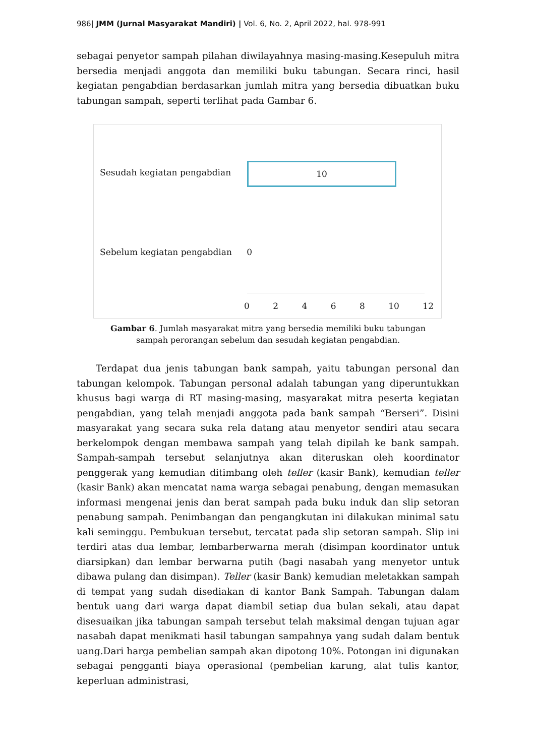986| JMM (Jurnal Masyarakat Mandiri) | Vol. 6, No. 2, April 2022, hal. 978-991
sebagai penyetor sampah pilahan diwilayahnya masing-masing.Kesepuluh mitra bersedia menjadi anggota dan memiliki buku tabungan. Secara rinci, hasil kegiatan pengabdian berdasarkan jumlah mitra yang bersedia dibuatkan buku tabungan sampah, seperti terlihat pada Gambar 6.
Sesudah kegiatan pengabdian
10
Sebelum kegiatan pengabdian 0
0 2 4 6 8 10 12
Gambar 6. Jumlah masyarakat mitra yang bersedia memiliki buku tabungan
sampah perorangan sebelum dan sesudah kegiatan pengabdian.
Terdapat dua jenis tabungan bank sampah, yaitu tabungan personal dan tabungan kelompok. Tabungan personal adalah tabungan yang diperuntukkan khusus bagi warga di RT masing-masing, masyarakat mitra peserta kegiatan pengabdian, yang telah menjadi anggota pada bank sampah “Berseri”. Disini masyarakat yang secara suka rela datang atau menyetor sendiri atau secara berkelompok dengan membawa sampah yang telah dipilah ke bank sampah. Sampah-sampah tersebut selanjutnya akan diteruskan oleh koordinator penggerak yang kemudian ditimbang oleh teller (kasir Bank), kemudian teller (kasir Bank) akan mencatat nama warga sebagai penabung, dengan memasukan informasi mengenai jenis dan berat sampah pada buku induk dan slip setoran penabung sampah. Penimbangan dan pengangkutan ini dilakukan minimal satu kali seminggu. Pembukuan tersebut, tercatat pada slip setoran sampah. Slip ini terdiri atas dua lembar, lembarberwarna merah (disimpan koordinator untuk diarsipkan) dan lembar berwarna putih (bagi nasabah yang menyetor untuk dibawa pulang dan disimpan). Teller (kasir Bank) kemudian meletakkan sampah di tempat yang sudah disediakan di kantor Bank Sampah. Tabungan dalam bentuk uang dari warga dapat diambil setiap dua bulan sekali, atau dapat disesuaikan jika tabungan sampah tersebut telah maksimal dengan tujuan agar nasabah dapat menikmati hasil tabungan sampahnya yang sudah dalam bentuk uang.Dari harga pembelian sampah akan dipotong 10%. Potongan ini digunakan sebagai pengganti biaya operasional (pembelian karung, alat tulis kantor, keperluan administrasi,